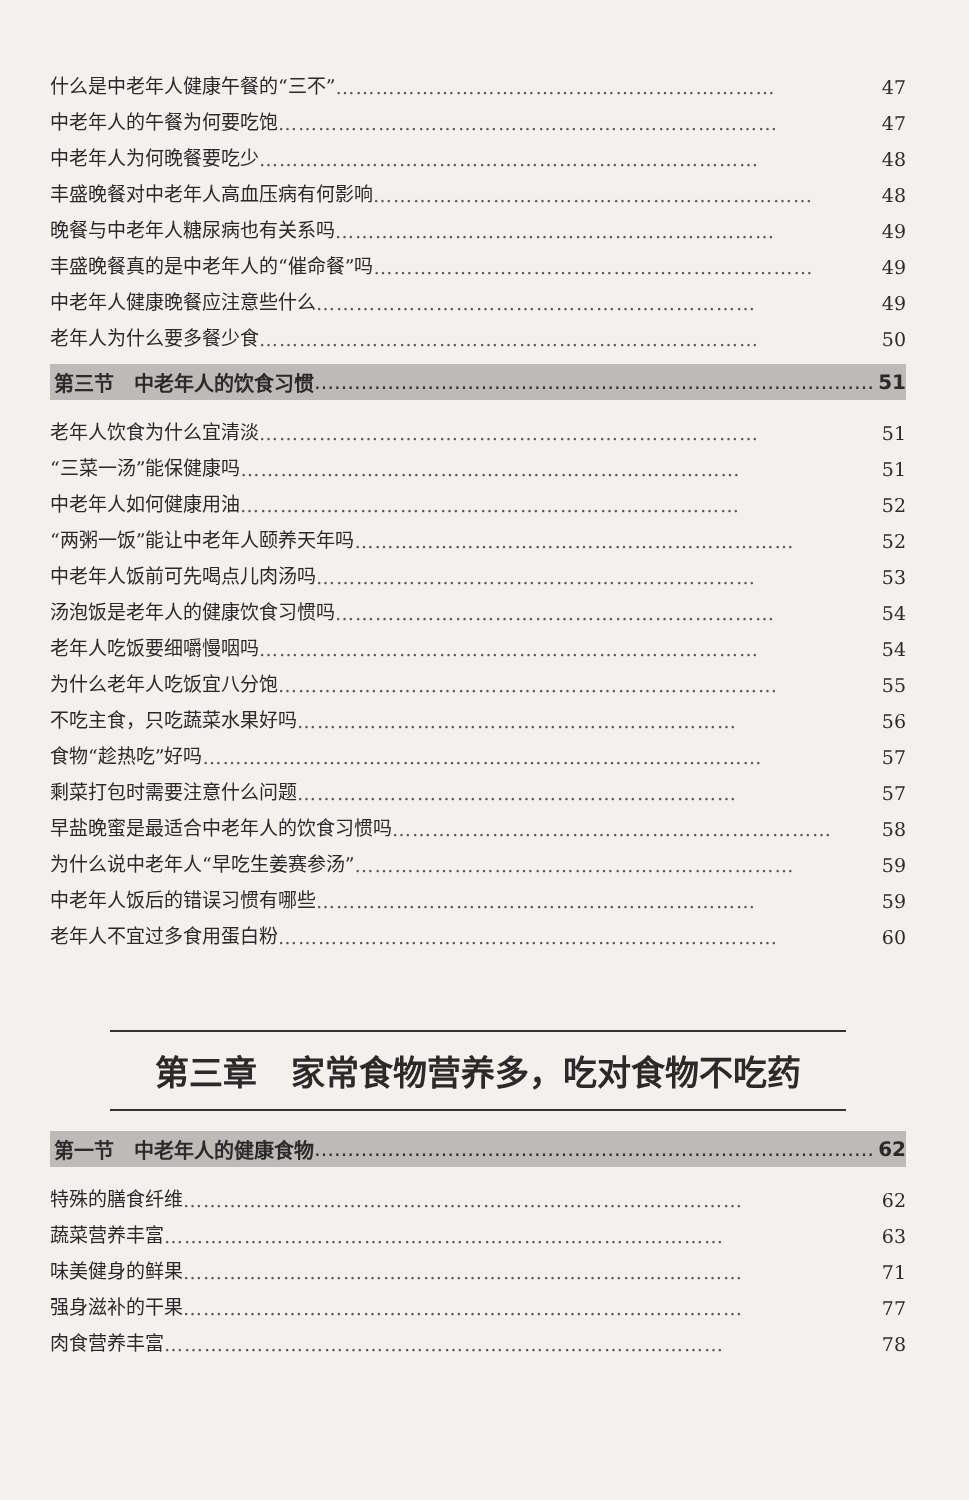什么是中老年人健康午餐的“三不” ………………………………………………………… 47
中老年人的午餐为何要吃饱 ………………………………………………………………… 47
中老年人为何晚餐要吃少 ………………………………………………………………… 48
丰盛晚餐对中老年人高血压病有何影响 ………………………………………………………… 48
晚餐与中老年人糖尿病也有关系吗 ………………………………………………………… 49
丰盛晚餐真的是中老年人的“催命餐”吗 ………………………………………………………… 49
中老年人健康晚餐应注意些什么 ………………………………………………………… 49
老年人为什么要多餐少食 ………………………………………………………………… 50
第三节　中老年人的饮食习惯 ………………………………………………………………………… 51
老年人饮食为什么宜清淡 ………………………………………………………………… 51
“三菜一汤”能保健康吗 ………………………………………………………………… 51
中老年人如何健康用油 ………………………………………………………………… 52
“两粥一饭”能让中老年人颐养天年吗 ………………………………………………………… 52
中老年人饭前可先喝点儿肉汤吗 ………………………………………………………… 53
汤泡饭是老年人的健康饮食习惯吗 ………………………………………………………… 54
老年人吃饭要细嚼慢咽吗 ………………………………………………………………… 54
为什么老年人吃饭宜八分饱 ………………………………………………………………… 55
不吃主食，只吃蔬菜水果好吗 ………………………………………………………… 56
食物“趁热吃”好吗 ………………………………………………………………………… 57
剩菜打包时需要注意什么问题 ………………………………………………………… 57
早盐晚蜜是最适合中老年人的饮食习惯吗 ………………………………………………………… 58
为什么说中老年人“早吃生姜赛参汤” ………………………………………………………… 59
中老年人饭后的错误习惯有哪些 ………………………………………………………… 59
老年人不宜过多食用蛋白粉 ………………………………………………………………… 60
第三章　家常食物营养多，吃对食物不吃药
第一节　中老年人的健康食物 ………………………………………………………………………… 62
特殊的膳食纤维 ………………………………………………………………………… 62
蔬菜营养丰富 ………………………………………………………………………… 63
味美健身的鲜果 ………………………………………………………………………… 71
强身滋补的干果 ………………………………………………………………………… 77
肉食营养丰富 ………………………………………………………………………… 78